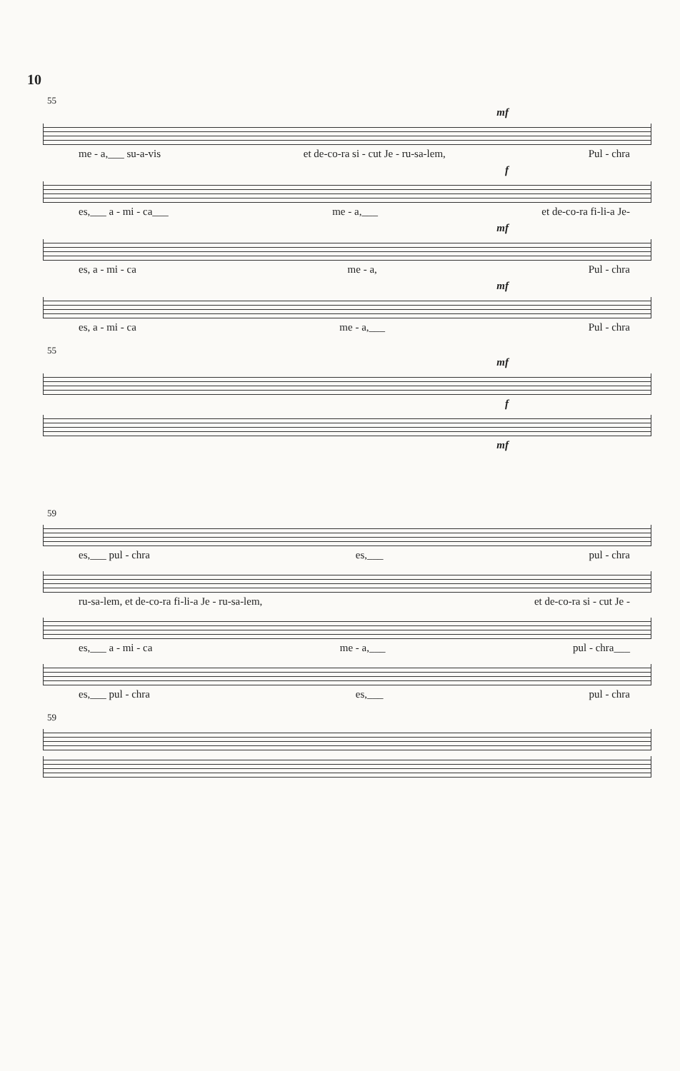10
55
mf
me - a,___ su-a-vis et de-co-ra si - cut Je - ru-sa-lem, Pul - chra
f
es,___ a - mi - ca___ me - a,___ et de-co-ra fi-li-a Je-
mf
es, a - mi - ca me - a, Pul - chra
mf
es, a - mi - ca me - a,___ Pul - chra
55
mf
f
mf
59
es,___ pul - chra es,___ pul - chra
ru-sa-lem, et de-co-ra fi-li-a Je - ru-sa-lem, et de-co-ra si - cut Je -
es,___ a - mi - ca me - a,___ pul - chra___
es,___ pul - chra es,___ pul - chra
59